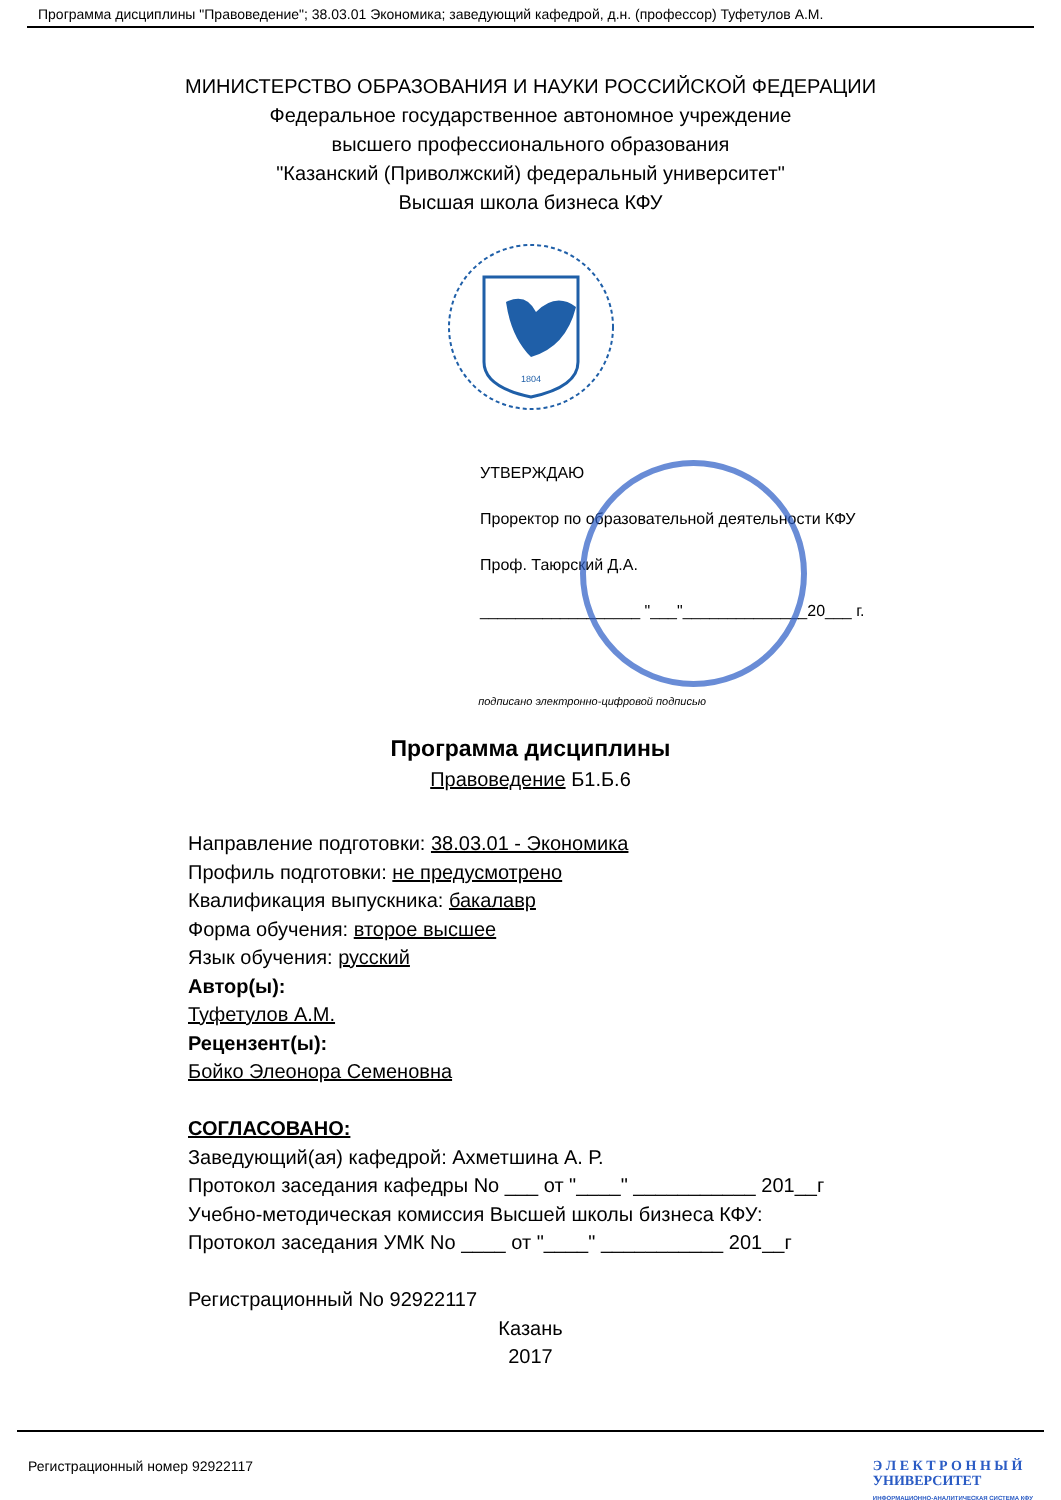Программа дисциплины "Правоведение"; 38.03.01 Экономика; заведующий кафедрой, д.н. (профессор) Туфетулов А.М.
МИНИСТЕРСТВО ОБРАЗОВАНИЯ И НАУКИ РОССИЙСКОЙ ФЕДЕРАЦИИ
Федеральное государственное автономное учреждение
высшего профессионального образования
"Казанский (Приволжский) федеральный университет"
Высшая школа бизнеса КФУ
1804
УТВЕРЖДАЮ
Проректор по образовательной деятельности КФУ
Проф. Таюрский Д.А.
__________________ "___"______________20___ г.
подписано электронно-цифровой подписью
Программа дисциплины
Правоведение Б1.Б.6
Направление подготовки: 38.03.01 - Экономика
Профиль подготовки: не предусмотрено
Квалификация выпускника: бакалавр
Форма обучения: второе высшее
Язык обучения: русский
Автор(ы):
Туфетулов А.М.
Рецензент(ы):
Бойко Элеонора Семеновна
СОГЛАСОВАНО:
Заведующий(ая) кафедрой: Ахметшина А. Р.
Протокол заседания кафедры No ___ от "____" ___________ 201__г
Учебно-методическая комиссия Высшей школы бизнеса КФУ:
Протокол заседания УМК No ____ от "____" ___________ 201__г
Регистрационный No 92922117
Казань
2017
Регистрационный номер 92922117
Э Л Е К Т Р О Н Н Ы Й
УНИВЕРСИТЕТ
ИНФОРМАЦИОННО-АНАЛИТИЧЕСКАЯ СИСТЕМА КФУ